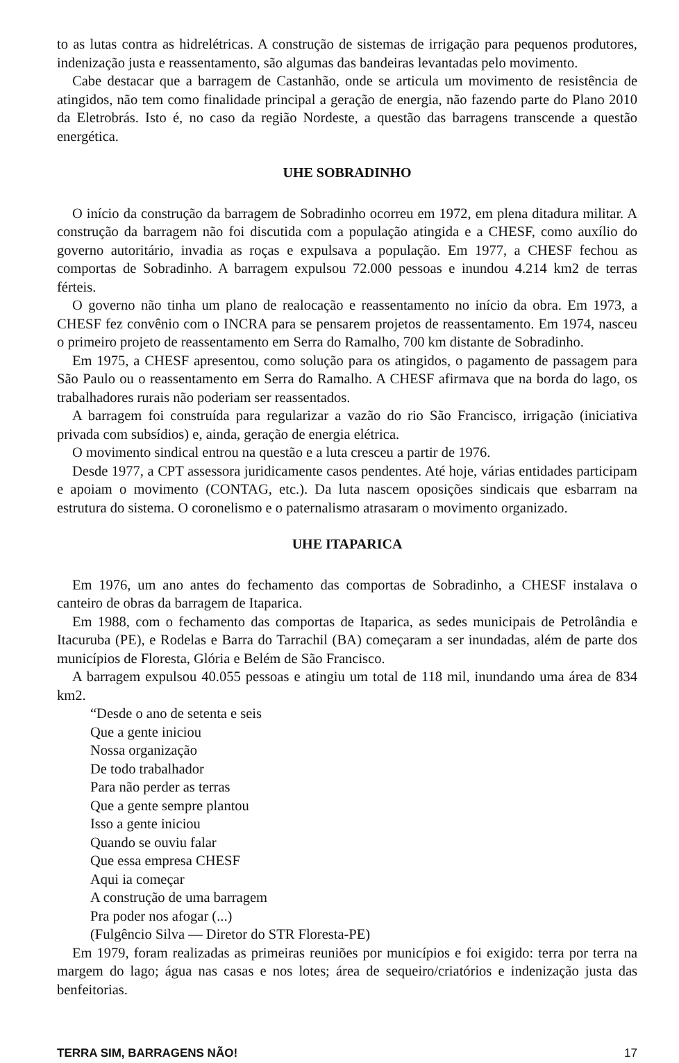to as lutas contra as hidrelétricas. A construção de sistemas de irrigação para pequenos produtores, indenização justa e reassentamento, são algumas das bandeiras levantadas pelo movimento.
Cabe destacar que a barragem de Castanhão, onde se articula um movimento de resistência de atingidos, não tem como finalidade principal a geração de energia, não fazendo parte do Plano 2010 da Eletrobrás. Isto é, no caso da região Nordeste, a questão das barragens transcende a questão energética.
UHE SOBRADINHO
O início da construção da barragem de Sobradinho ocorreu em 1972, em plena ditadura militar. A construção da barragem não foi discutida com a população atingida e a CHESF, como auxílio do governo autoritário, invadia as roças e expulsava a população. Em 1977, a CHESF fechou as comportas de Sobradinho. A barragem expulsou 72.000 pessoas e inundou 4.214 km2 de terras férteis.
O governo não tinha um plano de realocação e reassentamento no início da obra. Em 1973, a CHESF fez convênio com o INCRA para se pensarem projetos de reassentamento. Em 1974, nasceu o primeiro projeto de reassentamento em Serra do Ramalho, 700 km distante de Sobradinho.
Em 1975, a CHESF apresentou, como solução para os atingidos, o pagamento de passagem para São Paulo ou o reassentamento em Serra do Ramalho. A CHESF afirmava que na borda do lago, os trabalhadores rurais não poderiam ser reassentados.
A barragem foi construída para regularizar a vazão do rio São Francisco, irrigação (iniciativa privada com subsídios) e, ainda, geração de energia elétrica.
O movimento sindical entrou na questão e a luta cresceu a partir de 1976.
Desde 1977, a CPT assessora juridicamente casos pendentes. Até hoje, várias entidades participam e apoiam o movimento (CONTAG, etc.). Da luta nascem oposições sindicais que esbarram na estrutura do sistema. O coronelismo e o paternalismo atrasaram o movimento organizado.
UHE ITAPARICA
Em 1976, um ano antes do fechamento das comportas de Sobradinho, a CHESF instalava o canteiro de obras da barragem de Itaparica.
Em 1988, com o fechamento das comportas de Itaparica, as sedes municipais de Petrolândia e Itacuruba (PE), e Rodelas e Barra do Tarrachil (BA) começaram a ser inundadas, além de parte dos municípios de Floresta, Glória e Belém de São Francisco.
A barragem expulsou 40.055 pessoas e atingiu um total de 118 mil, inundando uma área de 834 km2.
“Desde o ano de setenta e seis
Que a gente iniciou
Nossa organização
De todo trabalhador
Para não perder as terras
Que a gente sempre plantou
Isso a gente iniciou
Quando se ouviu falar
Que essa empresa CHESF
Aqui ia começar
A construção de uma barragem
Pra poder nos afogar (...)
(Fulgêncio Silva — Diretor do STR Floresta-PE)
Em 1979, foram realizadas as primeiras reuniões por municípios e foi exigido: terra por terra na margem do lago; água nas casas e nos lotes; área de sequeiro/criatórios e indenização justa das benfeitorias.
TERRA SIM, BARRAGENS NÃO! 17